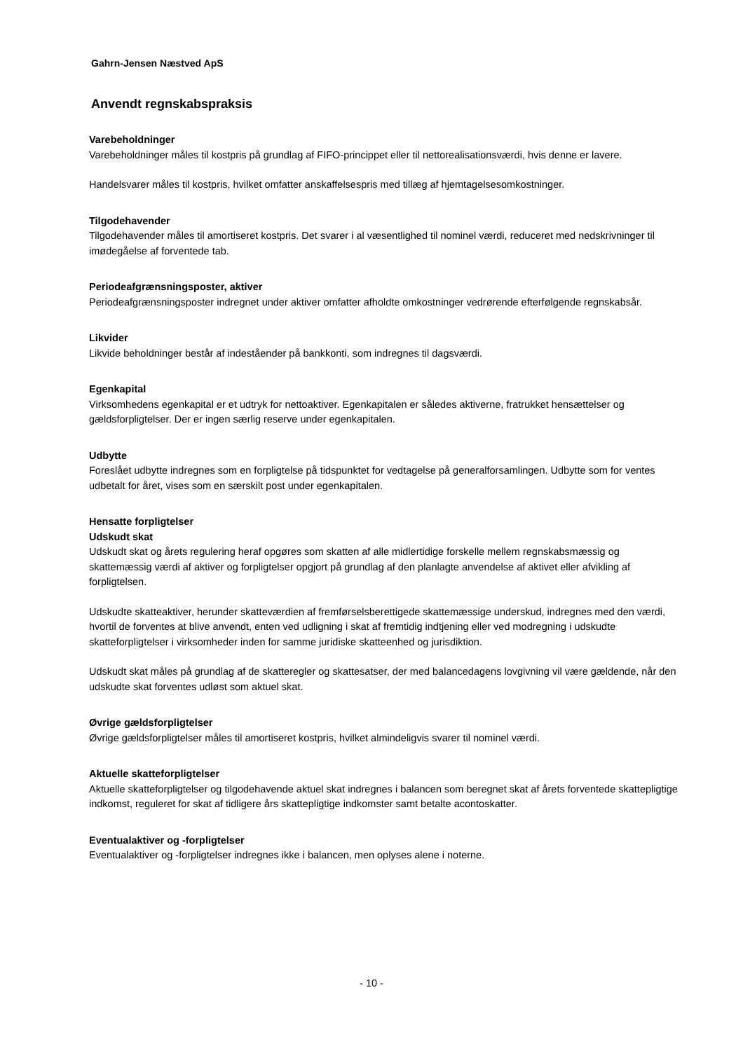Gahrn-Jensen Næstved ApS
Anvendt regnskabspraksis
Varebeholdninger
Varebeholdninger måles til kostpris på grundlag af FIFO-princippet eller til nettorealisationsværdi, hvis denne er lavere.
Handelsvarer måles til kostpris, hvilket omfatter anskaffelsespris med tillæg af hjemtagelsesomkostninger.
Tilgodehavender
Tilgodehavender måles til amortiseret kostpris. Det svarer i al væsentlighed til nominel værdi, reduceret med nedskrivninger til imødegåelse af forventede tab.
Periodeafgrænsningsposter, aktiver
Periodeafgrænsningsposter indregnet under aktiver omfatter afholdte omkostninger vedrørende efterfølgende regnskabsår.
Likvider
Likvide beholdninger består af indeståender på bankkonti, som indregnes til dagsværdi.
Egenkapital
Virksomhedens egenkapital er et udtryk for nettoaktiver. Egenkapitalen er således aktiverne, fratrukket hensættelser og gældsforpligtelser. Der er ingen særlig reserve under egenkapitalen.
Udbytte
Foreslået udbytte indregnes som en forpligtelse på tidspunktet for vedtagelse på generalforsamlingen. Udbytte som for ventes udbetalt for året, vises som en særskilt post under egenkapitalen.
Hensatte forpligtelser
Udskudt skat
Udskudt skat og årets regulering heraf opgøres som skatten af alle midlertidige forskelle mellem regnskabsmæssig og skattemæssig værdi af aktiver og forpligtelser opgjort på grundlag af den planlagte anvendelse af aktivet eller afvikling af forpligtelsen.
Udskudte skatteaktiver, herunder skatteværdien af fremførselsberettigede skattemæssige underskud, indregnes med den værdi, hvortil de forventes at blive anvendt, enten ved udligning i skat af fremtidig indtjening eller ved modregning i udskudte skatteforpligtelser i virksomheder inden for samme juridiske skatteenhed og jurisdiktion.
Udskudt skat måles på grundlag af de skatteregler og skattesatser, der med balancedagens lovgivning vil være gældende, når den udskudte skat forventes udløst som aktuel skat.
Øvrige gældsforpligtelser
Øvrige gældsforpligtelser måles til amortiseret kostpris, hvilket almindeligvis svarer til nominel værdi.
Aktuelle skatteforpligtelser
Aktuelle skatteforpligtelser og tilgodehavende aktuel skat indregnes i balancen som beregnet skat af årets forventede skattepligtige indkomst, reguleret for skat af tidligere års skattepligtige indkomster samt betalte acontoskatter.
Eventualaktiver og -forpligtelser
Eventualaktiver og -forpligtelser indregnes ikke i balancen, men oplyses alene i noterne.
- 10 -